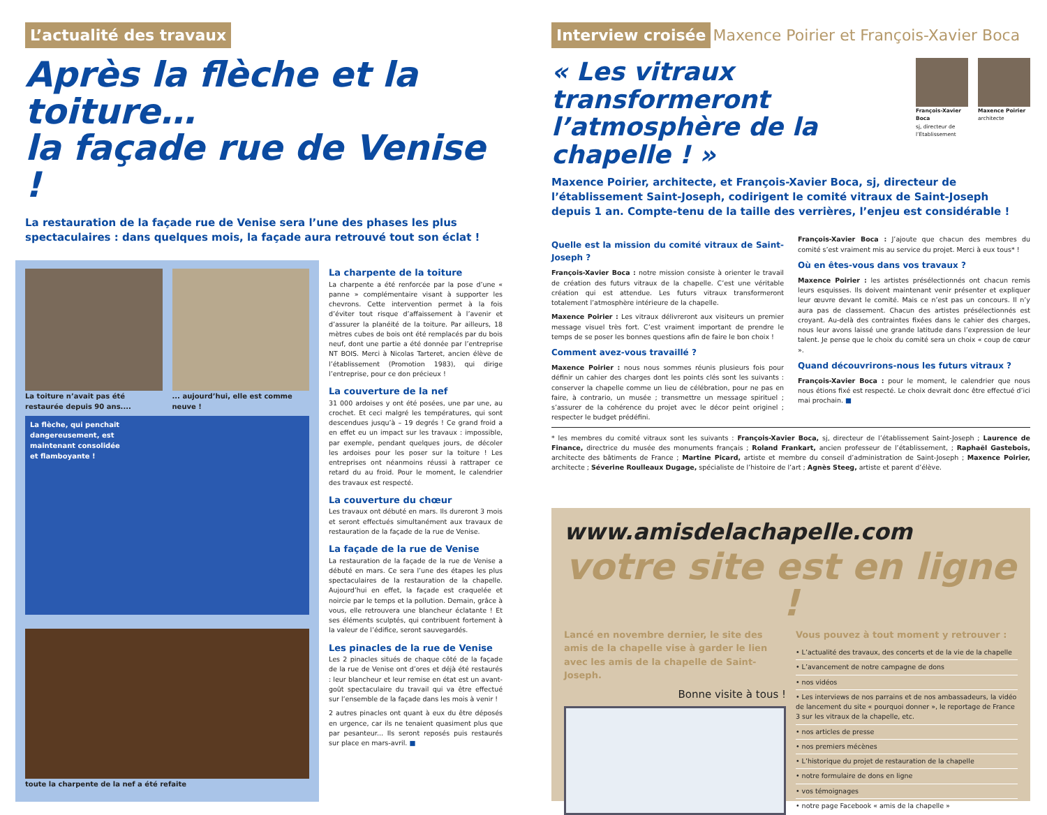L’actualité des travaux
Après la flèche et la toiture…
la façade rue de Venise !
La restauration de la façade rue de Venise sera l’une des phases les plus spectaculaires : dans quelques mois, la façade aura retrouvé tout son éclat !
La toiture n’avait pas été restaurée depuis 90 ans....
... aujourd’hui, elle est comme neuve !
La flèche, qui penchait
dangereusement, est
maintenant consolidée
et flamboyante !
toute la charpente de la nef a été refaite
La charpente de la toiture
La charpente a été renforcée par la pose d’une « panne » complémentaire visant à supporter les chevrons. Cette intervention permet à la fois d’éviter tout risque d’affaissement à l’avenir et d’assurer la planéité de la toiture. Par ailleurs, 18 mètres cubes de bois ont été remplacés par du bois neuf, dont une partie a été donnée par l’entreprise NT BOIS. Merci à Nicolas Tarteret, ancien élève de l’établissement (Promotion 1983), qui dirige l’entreprise, pour ce don précieux !
La couverture de la nef
31 000 ardoises y ont été posées, une par une, au crochet. Et ceci malgré les températures, qui sont descendues jusqu’à – 19 degrés ! Ce grand froid a en effet eu un impact sur les travaux : impossible, par exemple, pendant quelques jours, de décoler les ardoises pour les poser sur la toiture ! Les entreprises ont néanmoins réussi à rattraper ce retard du au froid. Pour le moment, le calendrier des travaux est respecté.
La couverture du chœur
Les travaux ont débuté en mars. Ils dureront 3 mois et seront effectués simultanément aux travaux de restauration de la façade de la rue de Venise.
La façade de la rue de Venise
La restauration de la façade de la rue de Venise a débuté en mars. Ce sera l’une des étapes les plus spectaculaires de la restauration de la chapelle. Aujourd’hui en effet, la façade est craquelée et noircie par le temps et la pollution. Demain, grâce à vous, elle retrouvera une blancheur éclatante ! Et ses éléments sculptés, qui contribuent fortement à la valeur de l’édifice, seront sauvegardés.
Les pinacles de la rue de Venise
Les 2 pinacles situés de chaque côté de la façade de la rue de Venise ont d’ores et déjà été restaurés : leur blancheur et leur remise en état est un avant-goût spectaculaire du travail qui va être effectué sur l’ensemble de la façade dans les mois à venir !
2 autres pinacles ont quant à eux du être déposés en urgence, car ils ne tenaient quasiment plus que par pesanteur... Ils seront reposés puis restaurés sur place en mars-avril. ■
Interview croisée Maxence Poirier et François-Xavier Boca
« Les vitraux transformeront l’atmosphère de la chapelle ! »
François-Xavier Boca
sj, directeur de l’Etablissement
Maxence Poirier
architecte
Maxence Poirier, architecte, et François-Xavier Boca, sj, directeur de l’établissement Saint-Joseph, codirigent le comité vitraux de Saint-Joseph depuis 1 an. Compte-tenu de la taille des verrières, l’enjeu est considérable !
Quelle est la mission du comité vitraux de Saint-Joseph ?
François-Xavier Boca : notre mission consiste à orienter le travail de création des futurs vitraux de la chapelle. C’est une véritable création qui est attendue. Les futurs vitraux transformeront totalement l’atmosphère intérieure de la chapelle.
Maxence Poirier : Les vitraux délivreront aux visiteurs un premier message visuel très fort. C’est vraiment important de prendre le temps de se poser les bonnes questions afin de faire le bon choix !
Comment avez-vous travaillé ?
Maxence Poirier : nous nous sommes réunis plusieurs fois pour définir un cahier des charges dont les points clés sont les suivants : conserver la chapelle comme un lieu de célébration, pour ne pas en faire, à contrario, un musée ; transmettre un message spirituel ; s’assurer de la cohérence du projet avec le décor peint originel ; respecter le budget prédéfini.
François-Xavier Boca : J’ajoute que chacun des membres du comité s’est vraiment mis au service du projet. Merci à eux tous* !
Où en êtes-vous dans vos travaux ?
Maxence Poirier : les artistes présélectionnés ont chacun remis leurs esquisses. Ils doivent maintenant venir présenter et expliquer leur œuvre devant le comité. Mais ce n’est pas un concours. Il n’y aura pas de classement. Chacun des artistes présélectionnés est croyant. Au-delà des contraintes fixées dans le cahier des charges, nous leur avons laissé une grande latitude dans l’expression de leur talent. Je pense que le choix du comité sera un choix « coup de cœur ».
Quand découvrirons-nous les futurs vitraux ?
François-Xavier Boca : pour le moment, le calendrier que nous nous étions fixé est respecté. Le choix devrait donc être effectué d’ici mai prochain. ■
* les membres du comité vitraux sont les suivants : François-Xavier Boca, sj, directeur de l’établissement Saint-Joseph ; Laurence de Finance, directrice du musée des monuments français ; Roland Frankart, ancien professeur de l’établissement, ; Raphaël Gastebois, architecte des bâtiments de France ; Martine Picard, artiste et membre du conseil d’administration de Saint-Joseph ; Maxence Poirier, architecte ; Séverine Roulleaux Dugage, spécialiste de l’histoire de l’art ; Agnès Steeg, artiste et parent d’élève.
www.amisdelachapelle.com
votre site est en ligne !
Lancé en novembre dernier, le site des amis de la chapelle vise à garder le lien avec les amis de la chapelle de Saint-Joseph.
Bonne visite à tous !
Vous pouvez à tout moment y retrouver :
• L’actualité des travaux, des concerts et de la vie de la chapelle
• L’avancement de notre campagne de dons
• nos vidéos
• Les interviews de nos parrains et de nos ambassadeurs, la vidéo de lancement du site « pourquoi donner », le reportage de France 3 sur les vitraux de la chapelle, etc.
• nos articles de presse
• nos premiers mécènes
• L’historique du projet de restauration de la chapelle
• notre formulaire de dons en ligne
• vos témoignages
• notre page Facebook « amis de la chapelle »